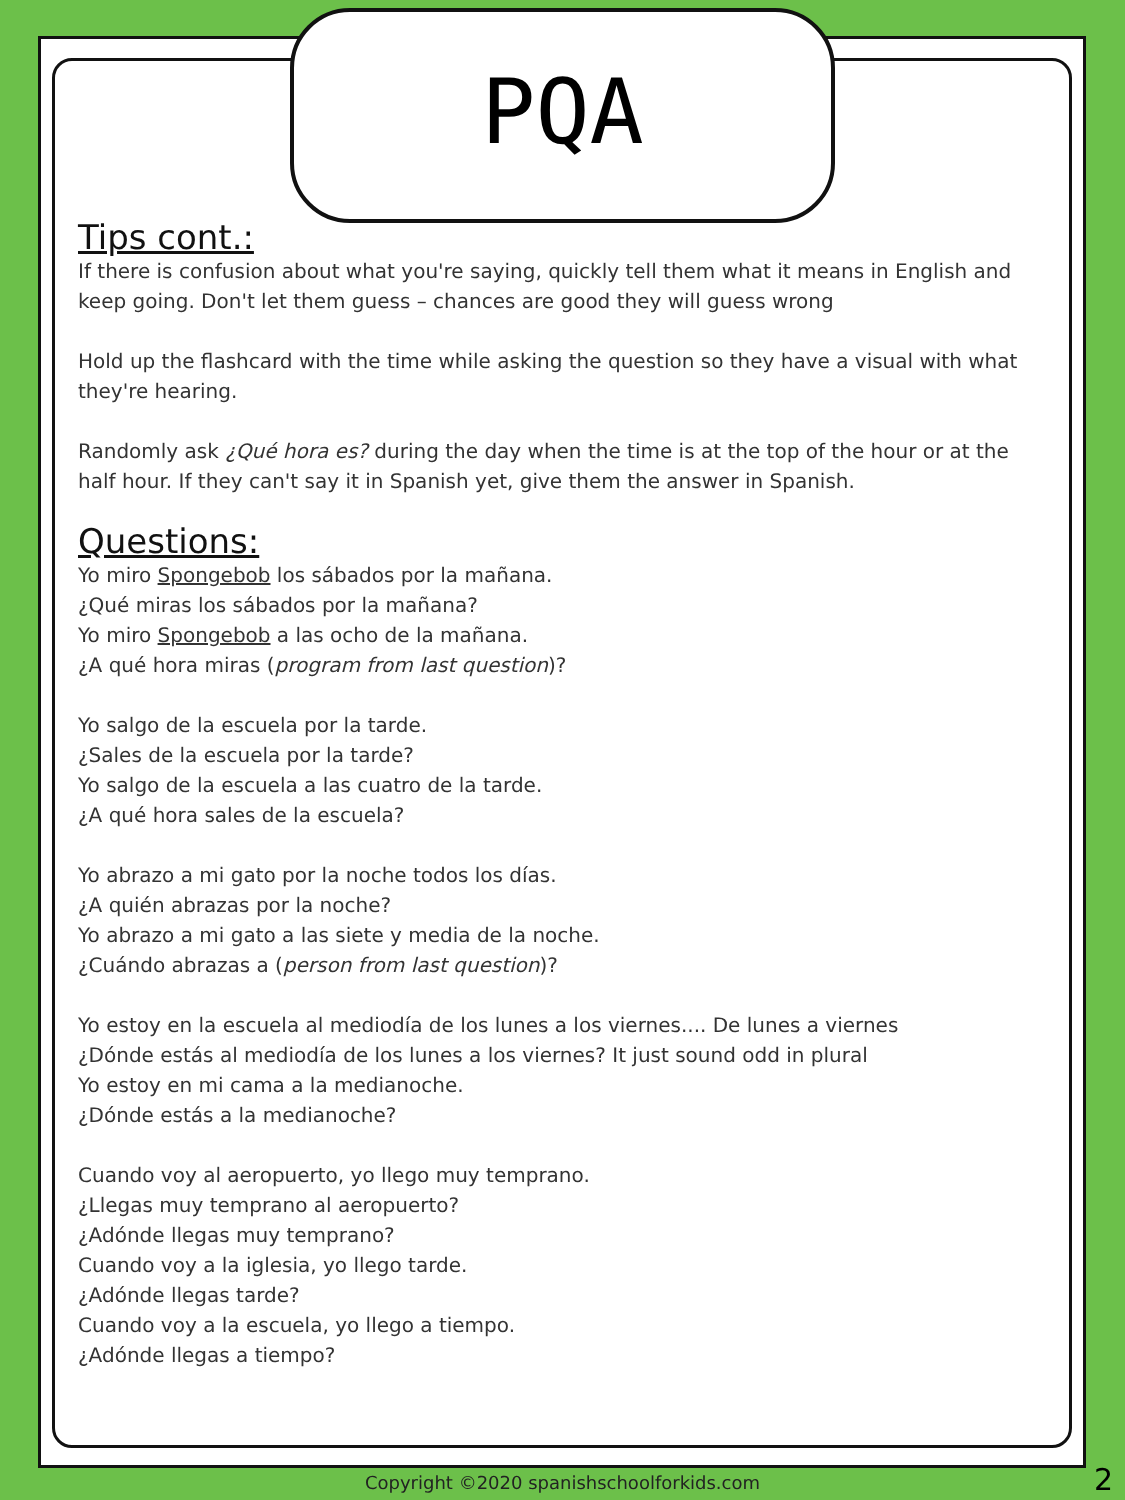PQA
Tips cont.:
If there is confusion about what you're saying, quickly tell them what it means in English and keep going. Don't let them guess – chances are good they will guess wrong
Hold up the flashcard with the time while asking the question so they have a visual with what they're hearing.
Randomly ask ¿Qué hora es? during the day when the time is at the top of the hour or at the half hour. If they can't say it in Spanish yet, give them the answer in Spanish.
Questions:
Yo miro Spongebob los sábados por la mañana.
¿Qué miras los sábados por la mañana?
Yo miro Spongebob a las ocho de la mañana.
¿A qué hora miras (program from last question)?
Yo salgo de la escuela por la tarde.
¿Sales de la escuela por la tarde?
Yo salgo de la escuela a las cuatro de la tarde.
¿A qué hora sales de la escuela?
Yo abrazo a mi gato por la noche todos los días.
¿A quién abrazas por la noche?
Yo abrazo a mi gato a las siete y media de la noche.
¿Cuándo abrazas a (person from last question)?
Yo estoy en la escuela al mediodía de los lunes a los viernes.... De lunes a viernes
¿Dónde estás al mediodía de los lunes a los viernes? It just sound odd in plural
Yo estoy en mi cama a la medianoche.
¿Dónde estás a la medianoche?
Cuando voy al aeropuerto, yo llego muy temprano.
¿Llegas muy temprano al aeropuerto?
¿Adónde llegas muy temprano?
Cuando voy a la iglesia, yo llego tarde.
¿Adónde llegas tarde?
Cuando voy a la escuela, yo llego a tiempo.
¿Adónde llegas a tiempo?
Copyright ©2020 spanishschoolforkids.com 2